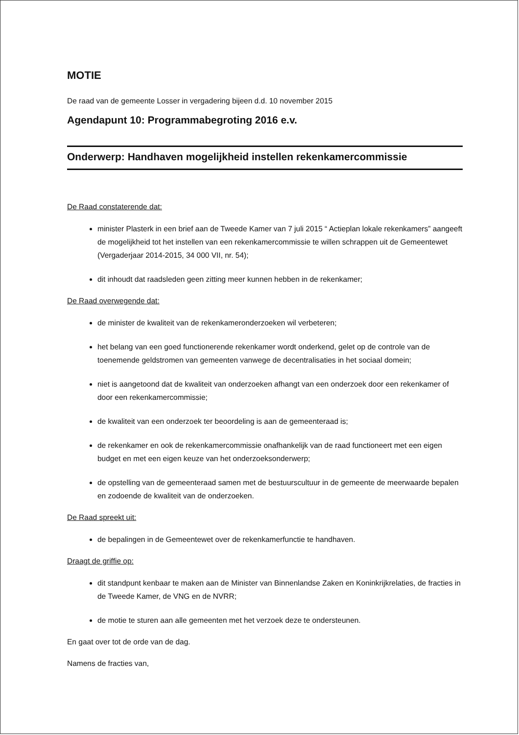MOTIE
De raad van de gemeente Losser in vergadering bijeen d.d. 10 november 2015
Agendapunt 10: Programmabegroting 2016 e.v.
Onderwerp: Handhaven mogelijkheid instellen rekenkamercommissie
De Raad constaterende dat:
minister Plasterk in een brief aan de Tweede Kamer van 7 juli 2015 “ Actieplan lokale rekenkamers” aangeeft de mogelijkheid tot het instellen van een rekenkamercommissie te willen schrappen uit de Gemeentewet (Vergaderjaar 2014-2015, 34 000 VII, nr. 54);
dit inhoudt dat raadsleden geen zitting meer kunnen hebben in de rekenkamer;
De Raad overwegende dat:
de minister de kwaliteit van de rekenkameronderzoeken wil verbeteren;
het belang van een goed functionerende rekenkamer wordt onderkend, gelet op de controle van de toenemende geldstromen van gemeenten vanwege de decentralisaties in het sociaal domein;
niet is aangetoond dat de kwaliteit van onderzoeken afhangt van een onderzoek door een rekenkamer of door een rekenkamercommissie;
de kwaliteit van een onderzoek ter beoordeling is aan de gemeenteraad is;
de rekenkamer en ook de rekenkamercommissie onafhankelijk van de raad functioneert met een eigen budget en met een eigen keuze van het onderzoeksonderwerp;
de opstelling van de gemeenteraad samen met de bestuurscultuur in de gemeente de meerwaarde bepalen en zodoende de kwaliteit van de onderzoeken.
De Raad spreekt uit:
de bepalingen in de Gemeentewet over de rekenkamerfunctie te handhaven.
Draagt de griffie op:
dit standpunt kenbaar te maken aan de Minister van Binnenlandse Zaken en Koninkrijkrelaties, de fracties in de Tweede Kamer, de VNG en de NVRR;
de motie te sturen aan alle gemeenten met het verzoek deze te ondersteunen.
En gaat over tot de orde van de dag.
Namens de fracties van,